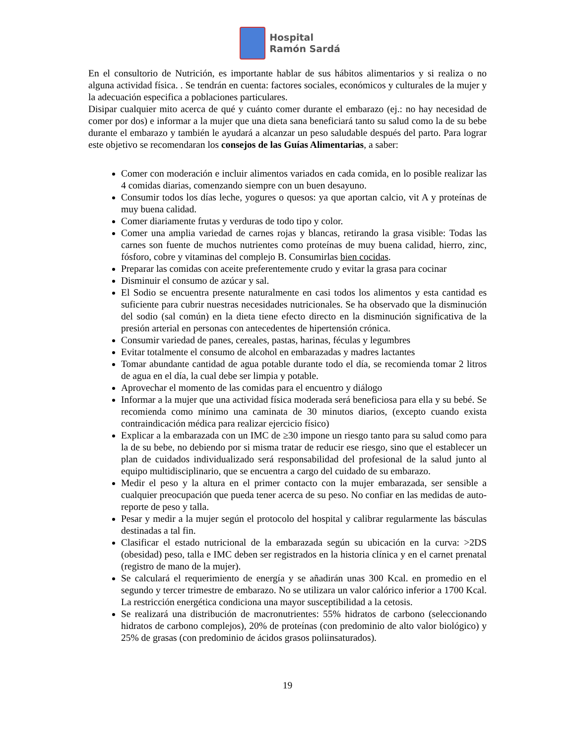Hospital
Ramón Sardá
En el consultorio de Nutrición, es importante hablar de sus hábitos alimentarios y si realiza o no alguna actividad física. . Se tendrán en cuenta: factores sociales, económicos y culturales de la mujer y la adecuación especifica a poblaciones particulares.
Disipar cualquier mito acerca de qué y cuánto comer durante el embarazo (ej.: no hay necesidad de comer por dos) e informar a la mujer que una dieta sana beneficiará tanto su salud como la de su bebe durante el embarazo y también le ayudará a alcanzar un peso saludable después del parto. Para lograr este objetivo se recomendaran los consejos de las Guías Alimentarias, a saber:
Comer con moderación e incluir alimentos variados en cada comida, en lo posible realizar las 4 comidas diarias, comenzando siempre con un buen desayuno.
Consumir todos los días leche, yogures o quesos: ya que aportan calcio, vit A y proteínas de muy buena calidad.
Comer diariamente frutas y verduras de todo tipo y color.
Comer una amplia variedad de carnes rojas y blancas, retirando la grasa visible: Todas las carnes son fuente de muchos nutrientes como proteínas de muy buena calidad, hierro, zinc, fósforo, cobre y vitaminas del complejo B. Consumirlas bien cocidas.
Preparar las comidas con aceite preferentemente crudo y evitar la grasa para cocinar
Disminuir el consumo de azúcar y sal.
El Sodio se encuentra presente naturalmente en casi todos los alimentos y esta cantidad es suficiente para cubrir nuestras necesidades nutricionales. Se ha observado que la disminución del sodio (sal común) en la dieta tiene efecto directo en la disminución significativa de la presión arterial en personas con antecedentes de hipertensión crónica.
Consumir variedad de panes, cereales, pastas, harinas, féculas y legumbres
Evitar totalmente el consumo de alcohol en embarazadas y madres lactantes
Tomar abundante cantidad de agua potable durante todo el día, se recomienda tomar 2 litros de agua en el día, la cual debe ser limpia y potable.
Aprovechar el momento de las comidas para el encuentro y diálogo
Informar a la mujer que una actividad física moderada será beneficiosa para ella y su bebé. Se recomienda como mínimo una caminata de 30 minutos diarios, (excepto cuando exista contraindicación médica para realizar ejercicio físico)
Explicar a la embarazada con un IMC de ≥30 impone un riesgo tanto para su salud como para la de su bebe, no debiendo por si misma tratar de reducir ese riesgo, sino que el establecer un plan de cuidados individualizado será responsabilidad del profesional de la salud junto al equipo multidisciplinario, que se encuentra a cargo del cuidado de su embarazo.
Medir el peso y la altura en el primer contacto con la mujer embarazada, ser sensible a cualquier preocupación que pueda tener acerca de su peso. No confiar en las medidas de auto-reporte de peso y talla.
Pesar y medir a la mujer según el protocolo del hospital y calibrar regularmente las básculas destinadas a tal fin.
Clasificar el estado nutricional de la embarazada según su ubicación en la curva: >2DS (obesidad) peso, talla e IMC deben ser registrados en la historia clínica y en el carnet prenatal (registro de mano de la mujer).
Se calculará el requerimiento de energía y se añadirán unas 300 Kcal. en promedio en el segundo y tercer trimestre de embarazo. No se utilizara un valor calórico inferior a 1700 Kcal. La restricción energética condiciona una mayor susceptibilidad a la cetosis.
Se realizará una distribución de macronutrientes: 55% hidratos de carbono (seleccionando hidratos de carbono complejos), 20% de proteínas (con predominio de alto valor biológico) y 25% de grasas (con predominio de ácidos grasos poliinsaturados).
19